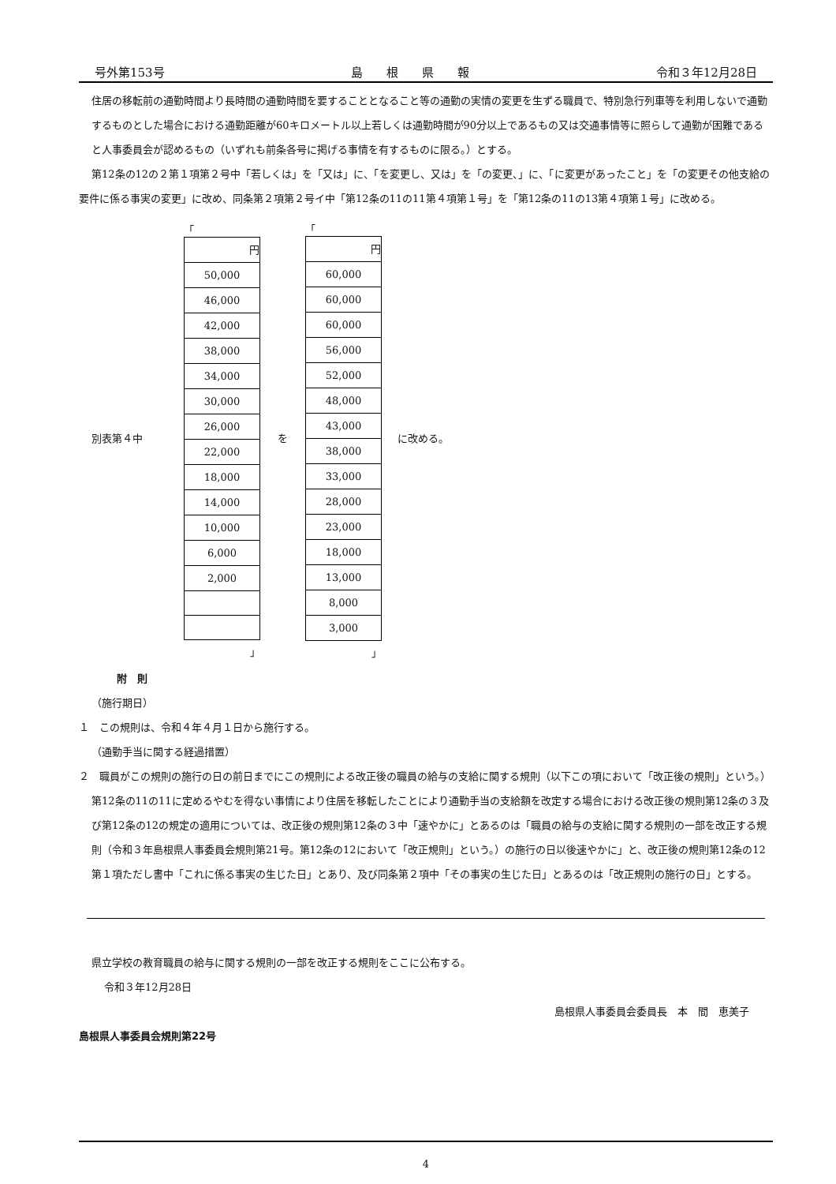号外第153号 島　　根　　県　　報 令和３年12月28日
住居の移転前の通勤時間より長時間の通勤時間を要することとなること等の通勤の実情の変更を生ずる職員で、特別急行列車等を利用しないで通勤するものとした場合における通勤距離が60キロメートル以上若しくは通勤時間が90分以上であるもの又は交通事情等に照らして通勤が困難であると人事委員会が認めるもの（いずれも前条各号に掲げる事情を有するものに限る。）とする。
第12条の12の２第１項第２号中「若しくは」を「又は」に、「を変更し、又は」を「の変更、」に、「に変更があったこと」を「の変更その他支給の要件に係る事実の変更」に改め、同条第２項第２号イ中「第12条の11の11第４項第１号」を「第12条の11の13第４項第１号」に改める。
別表第４中
「
| 円 |
| 50,000 |
| 46,000 |
| 42,000 |
| 38,000 |
| 34,000 |
| 30,000 |
| 26,000 |
| 22,000 |
| 18,000 |
| 14,000 |
| 10,000 |
| 6,000 |
| 2,000 |
」
を
「
| 円 |
| 60,000 |
| 60,000 |
| 60,000 |
| 56,000 |
| 52,000 |
| 48,000 |
| 43,000 |
| 38,000 |
| 33,000 |
| 28,000 |
| 23,000 |
| 18,000 |
| 13,000 |
| 8,000 |
| 3,000 |
」
に改める。
附　則
（施行期日）
１　この規則は、令和４年４月１日から施行する。
（通勤手当に関する経過措置）
２　職員がこの規則の施行の日の前日までにこの規則による改正後の職員の給与の支給に関する規則（以下この項において「改正後の規則」という。）第12条の11の11に定めるやむを得ない事情により住居を移転したことにより通勤手当の支給額を改定する場合における改正後の規則第12条の３及び第12条の12の規定の適用については、改正後の規則第12条の３中「速やかに」とあるのは「職員の給与の支給に関する規則の一部を改正する規則（令和３年島根県人事委員会規則第21号。第12条の12において「改正規則」という。）の施行の日以後速やかに」と、改正後の規則第12条の12第１項ただし書中「これに係る事実の生じた日」とあり、及び同条第２項中「その事実の生じた日」とあるのは「改正規則の施行の日」とする。
県立学校の教育職員の給与に関する規則の一部を改正する規則をここに公布する。
令和３年12月28日
島根県人事委員会委員長　本　間　恵美子
島根県人事委員会規則第22号
4